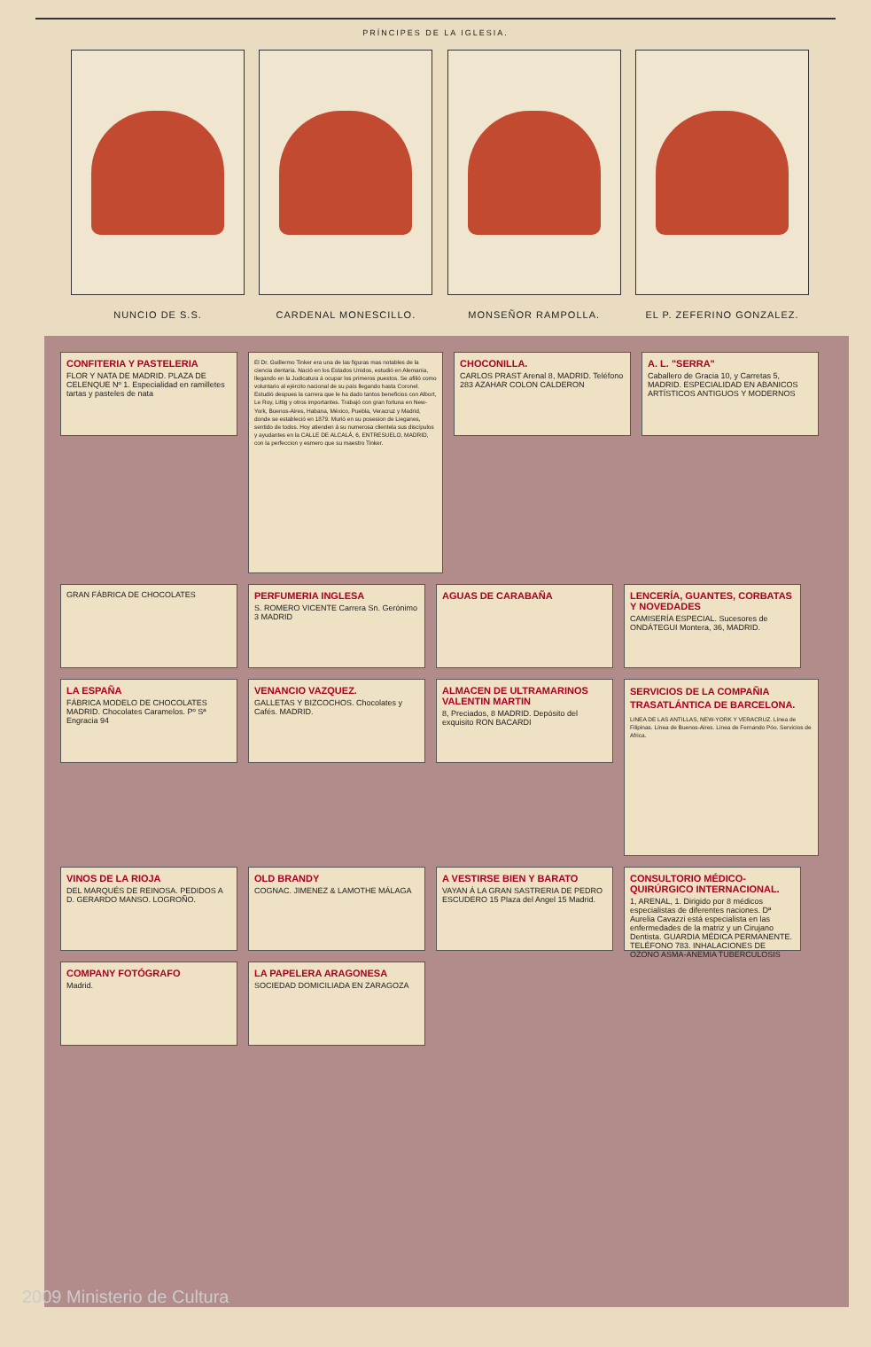PRÍNCIPES DE LA IGLESIA.
NUNCIO DE S.S. CARDENAL MONESCILLO.
MONSEÑOR RAMPOLLA. EL P. ZEFERINO GONZALEZ.
CONFITERIA Y PASTELERIA
FLOR Y NATA DE MADRID. PLAZA DE CELENQUE Nº 1. Especialidad en ramilletes tartas y pasteles de nata
El Dr. Guillermo Tinker era una de las figuras mas notables de la ciencia dentaria. Nació en los Estados Unidos, estudió en Alemania, llegando en la Judicatura á ocupar los primeros puestos. Se afilió como voluntario al ejército nacional de su país llegando hasta Coronel. Estudió despues la carrera que le ha dado tantos beneficios con Albort, Le Roy, Littig y otros importantes. Trabajó con gran fortuna en New-York, Buenos-Aires, Habana, México, Puebla, Veracruz y Madrid, donde se estableció en 1879. Murió en su posesion de Lieganes, sentido de todos. Hoy atienden á su numerosa clientela sus discípulos y ayudantes en la CALLE DE ALCALÁ, 6, ENTRESUELO, MADRID, con la perfeccion y esmero que su maestro Tinker.
CHOCONILLA.
CARLOS PRAST Arenal 8, MADRID. Teléfono 283 AZAHAR COLON CALDERON
A. L. "SERRA"
Caballero de Gracia 10, y Carretas 5, MADRID. ESPECIALIDAD EN ABANICOS ARTÍSTICOS ANTIGUOS Y MODERNOS
GRAN FÁBRICA DE CHOCOLATES
PERFUMERIA INGLESA
S. ROMERO VICENTE Carrera Sn. Gerónimo 3 MADRID
AGUAS DE CARABAÑA
LENCERÍA, GUANTES, CORBATAS Y NOVEDADES
CAMISERÍA ESPECIAL. Sucesores de ONDÁTEGUI Montera, 36, MADRID.
LA ESPAÑA
FÁBRICA MODELO DE CHOCOLATES MADRID. Chocolates Caramelos. Pº Sª Engracia 94
VENANCIO VAZQUEZ.
GALLETAS Y BIZCOCHOS. Chocolates y Cafés. MADRID.
ALMACEN DE ULTRAMARINOS VALENTIN MARTIN
8, Preciados, 8 MADRID. Depósito del exquisito RON BACARDI
SERVICIOS DE LA COMPAÑIA TRASATLÁNTICA DE BARCELONA.
LINEA DE LAS ANTILLAS, NEW-YORK Y VERACRUZ. Línea de Filipinas. Línea de Buenos-Aires. Línea de Fernando Póo. Servicios de Africa.
VINOS DE LA RIOJA
DEL MARQUÉS DE REINOSA. PEDIDOS A D. GERARDO MANSO. LOGROÑO.
OLD BRANDY
COGNAC. JIMENEZ & LAMOTHE MÁLAGA
A VESTIRSE BIEN Y BARATO
VAYAN Á LA GRAN SASTRERIA DE PEDRO ESCUDERO 15 Plaza del Angel 15 Madrid.
CONSULTORIO MÉDICO-QUIRÚRGICO INTERNACIONAL.
1, ARENAL, 1. Dirigido por 8 médicos especialistas de diferentes naciones. Dª Aurelia Cavazzi está especialista en las enfermedades de la matriz y un Cirujano Dentista. GUARDIA MÉDICA PERMANENTE. TELÉFONO 783. INHALACIONES DE OZONO ASMA-ANEMIA TUBERCULOSIS
COMPANY FOTÓGRAFO
Madrid.
LA PAPELERA ARAGONESA
SOCIEDAD DOMICILIADA EN ZARAGOZA
2009 Ministerio de Cultura